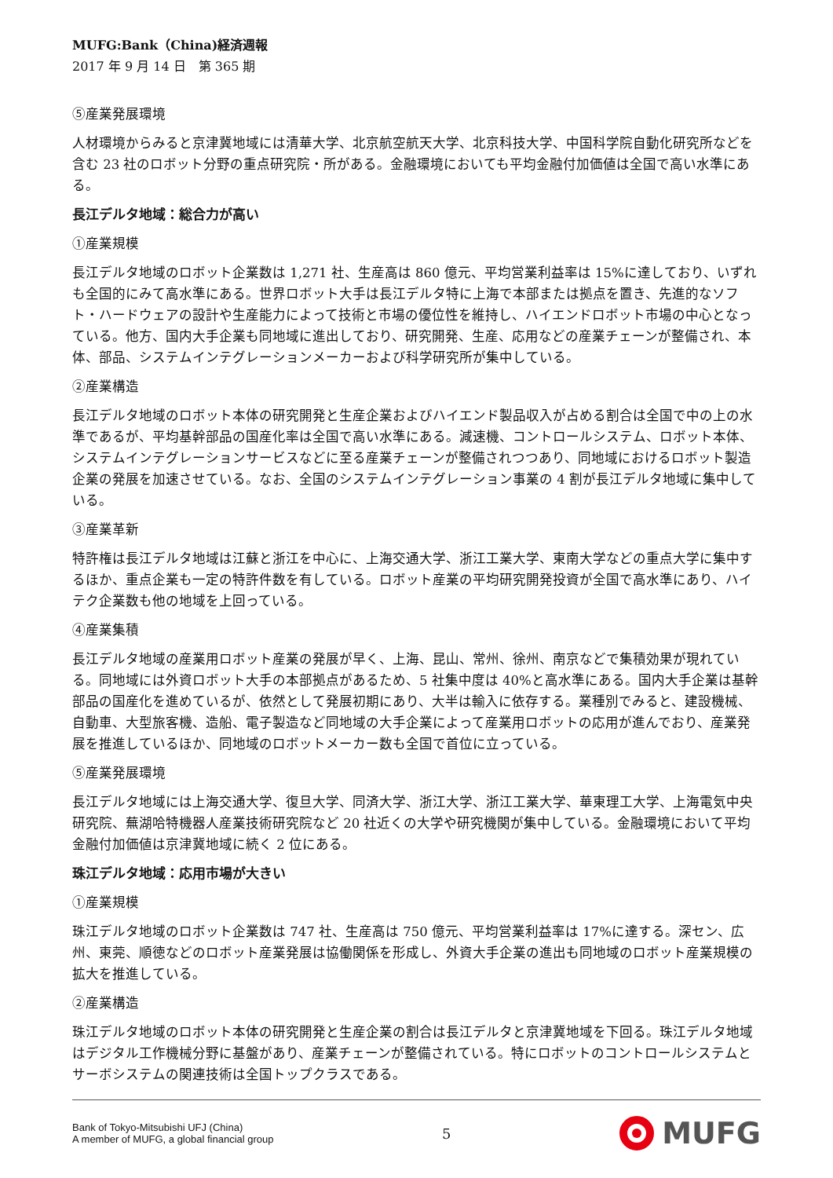MUFG:Bank（China)経済週報
2017 年 9 月 14 日　第 365 期
⑤産業発展環境
人材環境からみると京津冀地域には清華大学、北京航空航天大学、北京科技大学、中国科学院自動化研究所などを含む 23 社のロボット分野の重点研究院・所がある。金融環境においても平均金融付加価値は全国で高い水準にある。
長江デルタ地域：総合力が高い
①産業規模
長江デルタ地域のロボット企業数は 1,271 社、生産高は 860 億元、平均営業利益率は 15%に達しており、いずれも全国的にみて高水準にある。世界ロボット大手は長江デルタ特に上海で本部または拠点を置き、先進的なソフト・ハードウェアの設計や生産能力によって技術と市場の優位性を維持し、ハイエンドロボット市場の中心となっている。他方、国内大手企業も同地域に進出しており、研究開発、生産、応用などの産業チェーンが整備され、本体、部品、システムインテグレーションメーカーおよび科学研究所が集中している。
②産業構造
長江デルタ地域のロボット本体の研究開発と生産企業およびハイエンド製品収入が占める割合は全国で中の上の水準であるが、平均基幹部品の国産化率は全国で高い水準にある。減速機、コントロールシステム、ロボット本体、システムインテグレーションサービスなどに至る産業チェーンが整備されつつあり、同地域におけるロボット製造企業の発展を加速させている。なお、全国のシステムインテグレーション事業の 4 割が長江デルタ地域に集中している。
③産業革新
特許権は長江デルタ地域は江蘇と浙江を中心に、上海交通大学、浙江工業大学、東南大学などの重点大学に集中するほか、重点企業も一定の特許件数を有している。ロボット産業の平均研究開発投資が全国で高水準にあり、ハイテク企業数も他の地域を上回っている。
④産業集積
長江デルタ地域の産業用ロボット産業の発展が早く、上海、昆山、常州、徐州、南京などで集積効果が現れている。同地域には外資ロボット大手の本部拠点があるため、5 社集中度は 40%と高水準にある。国内大手企業は基幹部品の国産化を進めているが、依然として発展初期にあり、大半は輸入に依存する。業種別でみると、建設機械、自動車、大型旅客機、造船、電子製造など同地域の大手企業によって産業用ロボットの応用が進んでおり、産業発展を推進しているほか、同地域のロボットメーカー数も全国で首位に立っている。
⑤産業発展環境
長江デルタ地域には上海交通大学、復旦大学、同済大学、浙江大学、浙江工業大学、華東理工大学、上海電気中央研究院、蕪湖哈特機器人産業技術研究院など 20 社近くの大学や研究機関が集中している。金融環境において平均金融付加価値は京津冀地域に続く 2 位にある。
珠江デルタ地域：応用市場が大きい
①産業規模
珠江デルタ地域のロボット企業数は 747 社、生産高は 750 億元、平均営業利益率は 17%に達する。深セン、広州、東莞、順徳などのロボット産業発展は協働関係を形成し、外資大手企業の進出も同地域のロボット産業規模の拡大を推進している。
②産業構造
珠江デルタ地域のロボット本体の研究開発と生産企業の割合は長江デルタと京津冀地域を下回る。珠江デルタ地域はデジタル工作機械分野に基盤があり、産業チェーンが整備されている。特にロボットのコントロールシステムとサーボシステムの関連技術は全国トップクラスである。
Bank of Tokyo-Mitsubishi UFJ (China)
A member of MUFG, a global financial group
5
MUFG